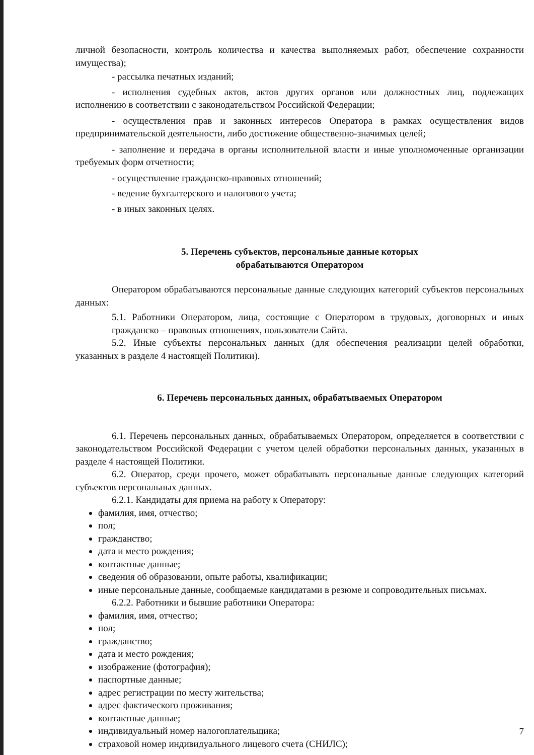личной безопасности, контроль количества и качества выполняемых работ, обеспечение сохранности имущества);
- рассылка печатных изданий;
- исполнения судебных актов, актов других органов или должностных лиц, подлежащих исполнению в соответствии с законодательством Российской Федерации;
- осуществления прав и законных интересов Оператора в рамках осуществления видов предпринимательской деятельности, либо достижение общественно-значимых целей;
- заполнение и передача в органы исполнительной власти и иные уполномоченные организации требуемых форм отчетности;
- осуществление гражданско-правовых отношений;
- ведение бухгалтерского и налогового учета;
- в иных законных целях.
5. Перечень субъектов, персональные данные которых
обрабатываются Оператором
Оператором обрабатываются персональные данные следующих категорий субъектов персональных данных:
5.1. Работники Оператором, лица, состоящие с Оператором в трудовых, договорных и иных гражданско – правовых отношениях, пользователи Сайта.
5.2. Иные субъекты персональных данных (для обеспечения реализации целей обработки, указанных в разделе 4 настоящей Политики).
6. Перечень персональных данных, обрабатываемых Оператором
6.1. Перечень персональных данных, обрабатываемых Оператором, определяется в соответствии с законодательством Российской Федерации с учетом целей обработки персональных данных, указанных в разделе 4 настоящей Политики.
6.2. Оператор, среди прочего, может обрабатывать персональные данные следующих категорий субъектов персональных данных.
6.2.1. Кандидаты для приема на работу к Оператору:
фамилия, имя, отчество;
пол;
гражданство;
дата и место рождения;
контактные данные;
сведения об образовании, опыте работы, квалификации;
иные персональные данные, сообщаемые кандидатами в резюме и сопроводительных письмах.
6.2.2. Работники и бывшие работники Оператора:
фамилия, имя, отчество;
пол;
гражданство;
дата и место рождения;
изображение (фотография);
паспортные данные;
адрес регистрации по месту жительства;
адрес фактического проживания;
контактные данные;
индивидуальный номер налогоплательщика;
страховой номер индивидуального лицевого счета (СНИЛС);
7